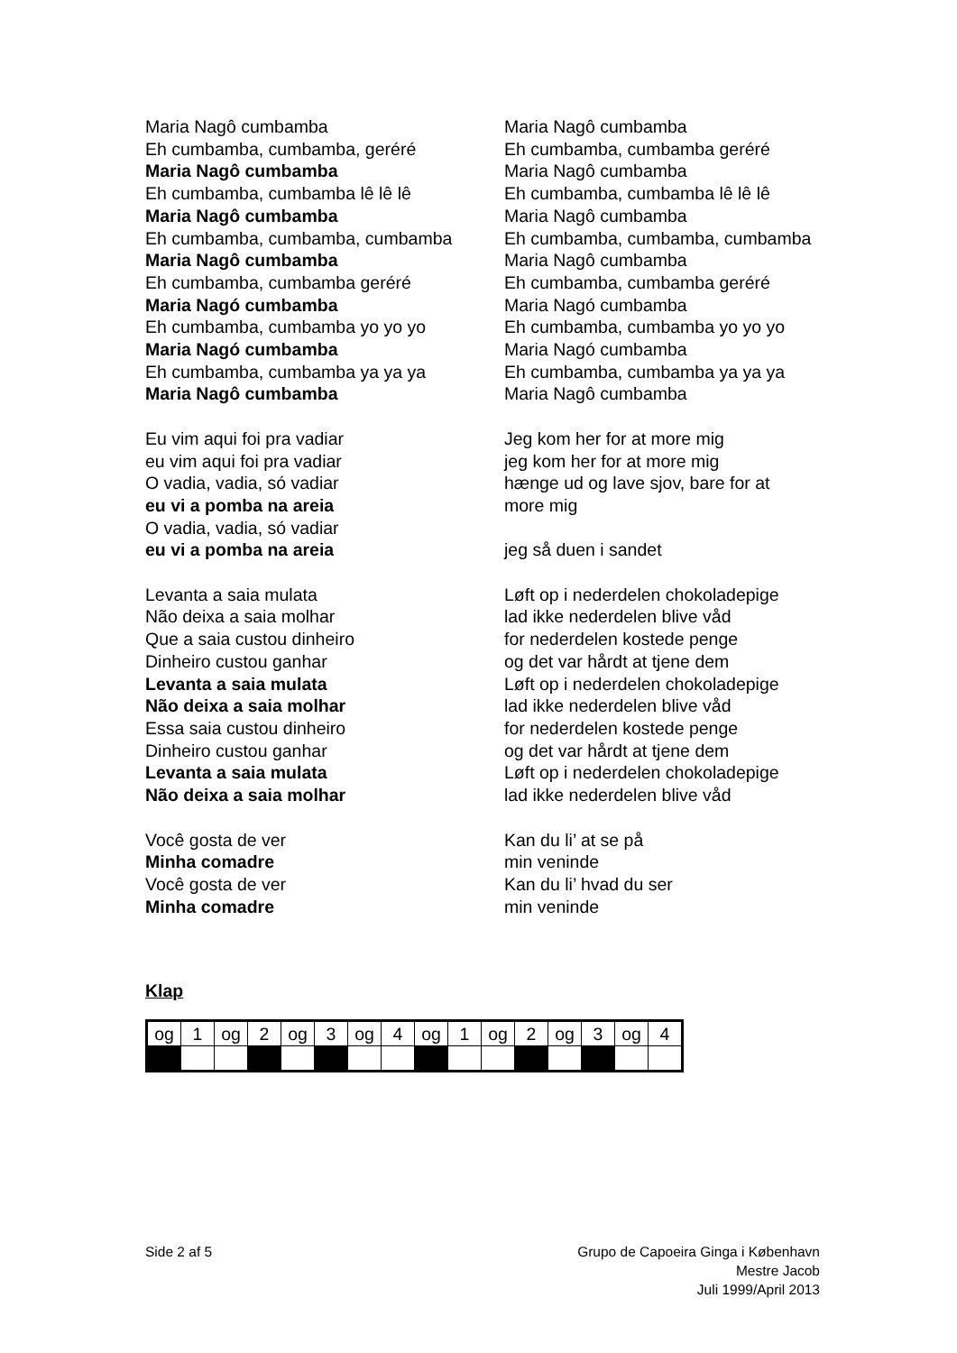Maria Nagô cumbamba
Eh cumbamba, cumbamba, geréré
Maria Nagô cumbamba
Eh cumbamba, cumbamba lê lê lê
Maria Nagô cumbamba
Eh cumbamba, cumbamba, cumbamba
Maria Nagô cumbamba
Eh cumbamba, cumbamba geréré
Maria Nagó cumbamba
Eh cumbamba, cumbamba yo yo yo
Maria Nagó cumbamba
Eh cumbamba, cumbamba ya ya ya
Maria Nagô cumbamba
Eu vim aqui foi pra vadiar
eu vim aqui foi pra vadiar
O vadia, vadia, só vadiar
eu vi a pomba na areia
O vadia, vadia, só vadiar
eu vi a pomba na areia
Levanta a saia mulata
Não deixa a saia molhar
Que a saia custou dinheiro
Dinheiro custou ganhar
Levanta a saia mulata
Não deixa a saia molhar
Essa saia custou dinheiro
Dinheiro custou ganhar
Levanta a saia mulata
Não deixa a saia molhar
Você gosta de ver
Minha comadre
Você gosta de ver
Minha comadre
Maria Nagô cumbamba
Eh cumbamba, cumbamba geréré
Maria Nagô cumbamba
Eh cumbamba, cumbamba lê lê lê
Maria Nagô cumbamba
Eh cumbamba, cumbamba, cumbamba
Maria Nagô cumbamba
Eh cumbamba, cumbamba geréré
Maria Nagó cumbamba
Eh cumbamba, cumbamba yo yo yo
Maria Nagó cumbamba
Eh cumbamba, cumbamba ya ya ya
Maria Nagô cumbamba
Jeg kom her for at more mig
jeg kom her for at more mig
hænge ud og lave sjov, bare for at
more mig
jeg så duen i sandet
Løft op i nederdelen chokoladepige
lad ikke nederdelen blive våd
for nederdelen kostede penge
og det var hårdt at tjene dem
Løft op i nederdelen chokoladepige
lad ikke nederdelen blive våd
for nederdelen kostede penge
og det var hårdt at tjene dem
Løft op i nederdelen chokoladepige
lad ikke nederdelen blive våd
Kan du li’ at se på
min veninde
Kan du li’ hvad du ser
min veninde
Klap
| og | 1 | og | 2 | og | 3 | og | 4 | og | 1 | og | 2 | og | 3 | og | 4 |
Side 2 af 5 Grupo de Capoeira Ginga i København
Mestre Jacob
Juli 1999/April 2013